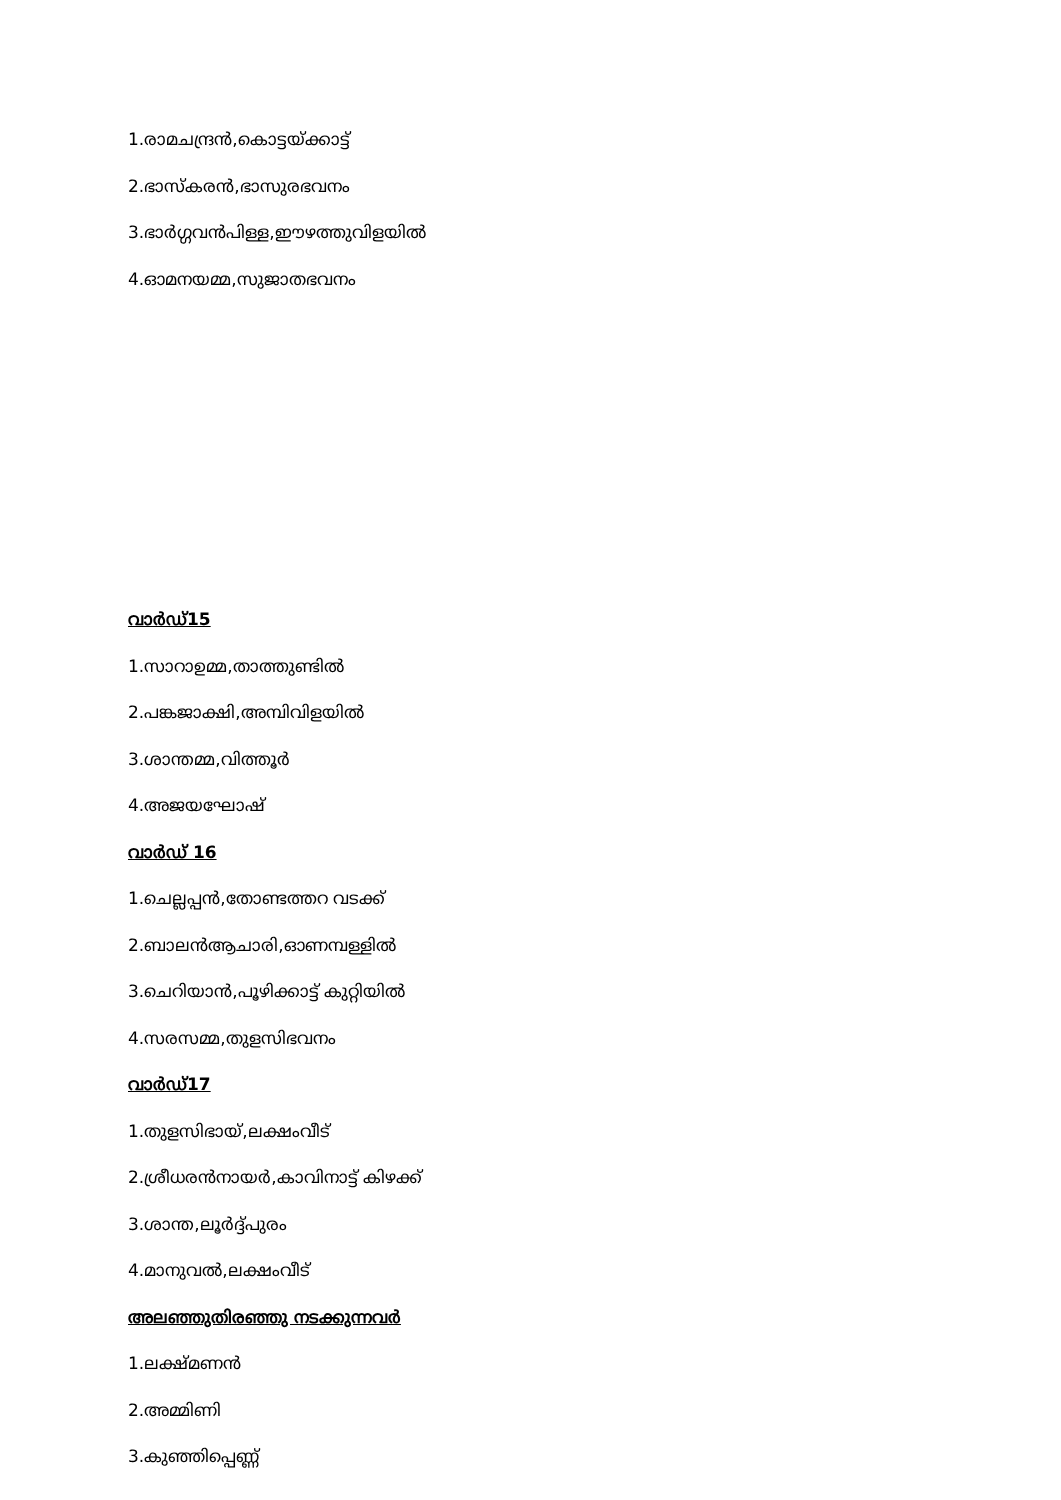1.രാമചന്ദ്രൻ,കൊട്ടയ്ക്കാട്ട്
2.ഭാസ്കരൻ,ഭാസുരഭവനം
3.ഭാർഗ്ഗവൻപിള്ള,ഈഴത്തുവിളയിൽ
4.ഓമനയമ്മ,സുജാതഭവനം
വാർഡ്15
1.സാറാഉമ്മ,താത്തുണ്ടിൽ
2.പങ്കജാക്ഷി,അമ്പിവിളയിൽ
3.ശാന്തമ്മ,വിത്തൂർ
4.അജയഘോഷ്
വാർഡ് 16
1.ചെല്ലപ്പൻ,തോണ്ടത്തറ വടക്ക്
2.ബാലൻആചാരി,ഓണമ്പള്ളിൽ
3.ചെറിയാൻ,പൂഴിക്കാട്ട് കുറ്റിയിൽ
4.സരസമ്മ,തുളസിഭവനം
വാർഡ്17
1.തുളസിഭായ്,ലക്ഷംവീട്
2.ശ്രീധരൻനായർ,കാവിനാട്ട് കിഴക്ക്
3.ശാന്ത,ലൂർദ്ദ്പുരം
4.മാനുവൽ,ലക്ഷംവീട്
അലഞ്ഞുതിരഞ്ഞു നടക്കുന്നവർ
1.ലക്ഷ്മണൻ
2.അമ്മിണി
3.കുഞ്ഞിപ്പെണ്ണ്